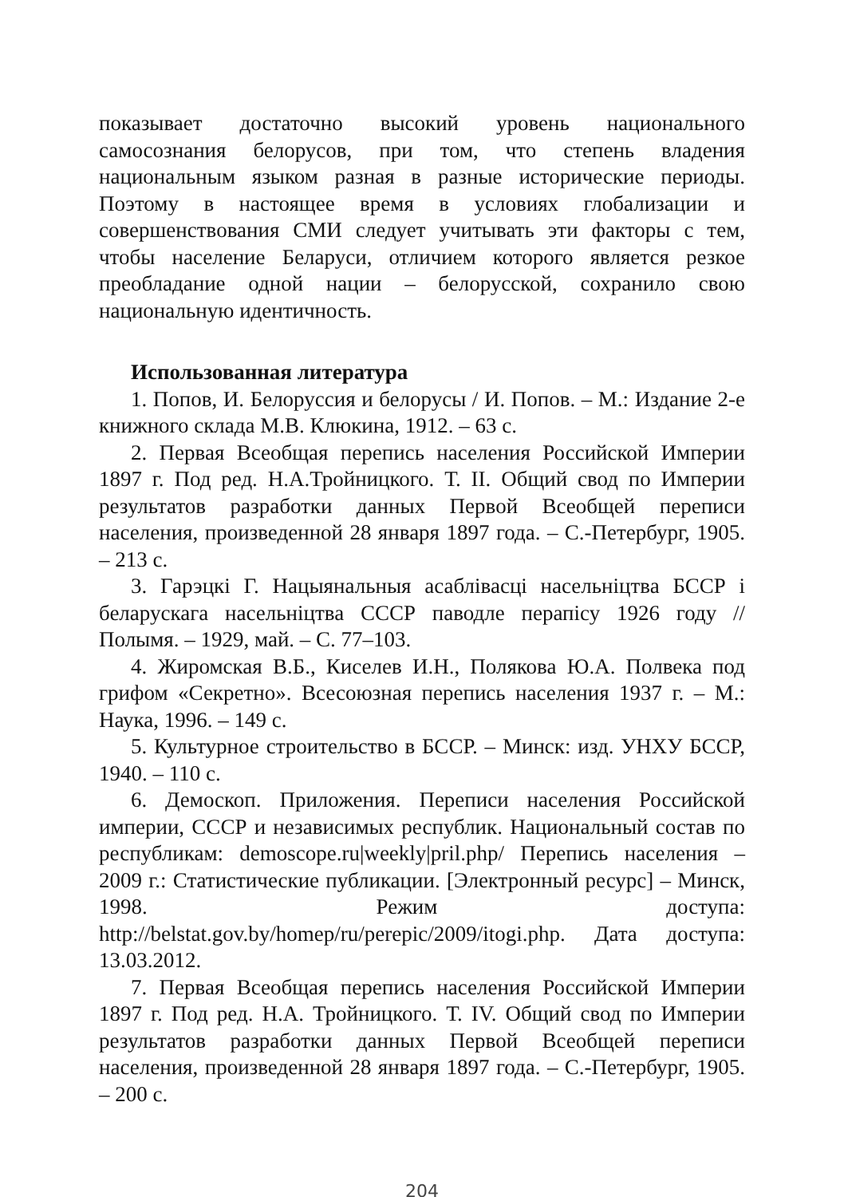показывает достаточно высокий уровень национального самосознания белорусов, при том, что степень владения национальным языком разная в разные исторические периоды. Поэтому в настоящее время в условиях глобализации и совершенствования СМИ следует учитывать эти факторы с тем, чтобы население Беларуси, отличием которого является резкое преобладание одной нации – белорусской, сохранило свою национальную идентичность.
Использованная литература
1. Попов, И. Белоруссия и белорусы / И. Попов. – М.: Издание 2-е книжного склада М.В. Клюкина, 1912. – 63 с.
2. Первая Всеобщая перепись населения Российской Империи 1897 г. Под ред. Н.А.Тройницкого. Т. II. Общий свод по Империи результатов разработки данных Первой Всеобщей переписи населения, произведенной 28 января 1897 года. – С.-Петербург, 1905. – 213 с.
3. Гарэцкі Г. Нацыянальныя асаблівасці насельніцтва БССР і беларускага насельніцтва СССР паводле перапісу 1926 году // Полымя. – 1929, май. – С. 77–103.
4. Жиромская В.Б., Киселев И.Н., Полякова Ю.А. Полвека под грифом «Секретно». Всесоюзная перепись населения 1937 г. – М.: Наука, 1996. – 149 с.
5. Культурное строительство в БССР. – Минск: изд. УНХУ БССР, 1940. – 110 с.
6. Демоскоп. Приложения. Переписи населения Российской империи, СССР и независимых республик. Национальный состав по республикам: demoscope.ru|weekly|pril.php/ Перепись населения – 2009 г.: Статистические публикации. [Электронный ресурс] – Минск, 1998. Режим доступа: http://belstat.gov.by/homep/ru/perepic/2009/itogi.php. Дата доступа: 13.03.2012.
7. Первая Всеобщая перепись населения Российской Империи 1897 г. Под ред. Н.А. Тройницкого. Т. IV. Общий свод по Империи результатов разработки данных Первой Всеобщей переписи населения, произведенной 28 января 1897 года. – С.-Петербург, 1905. – 200 с.
204